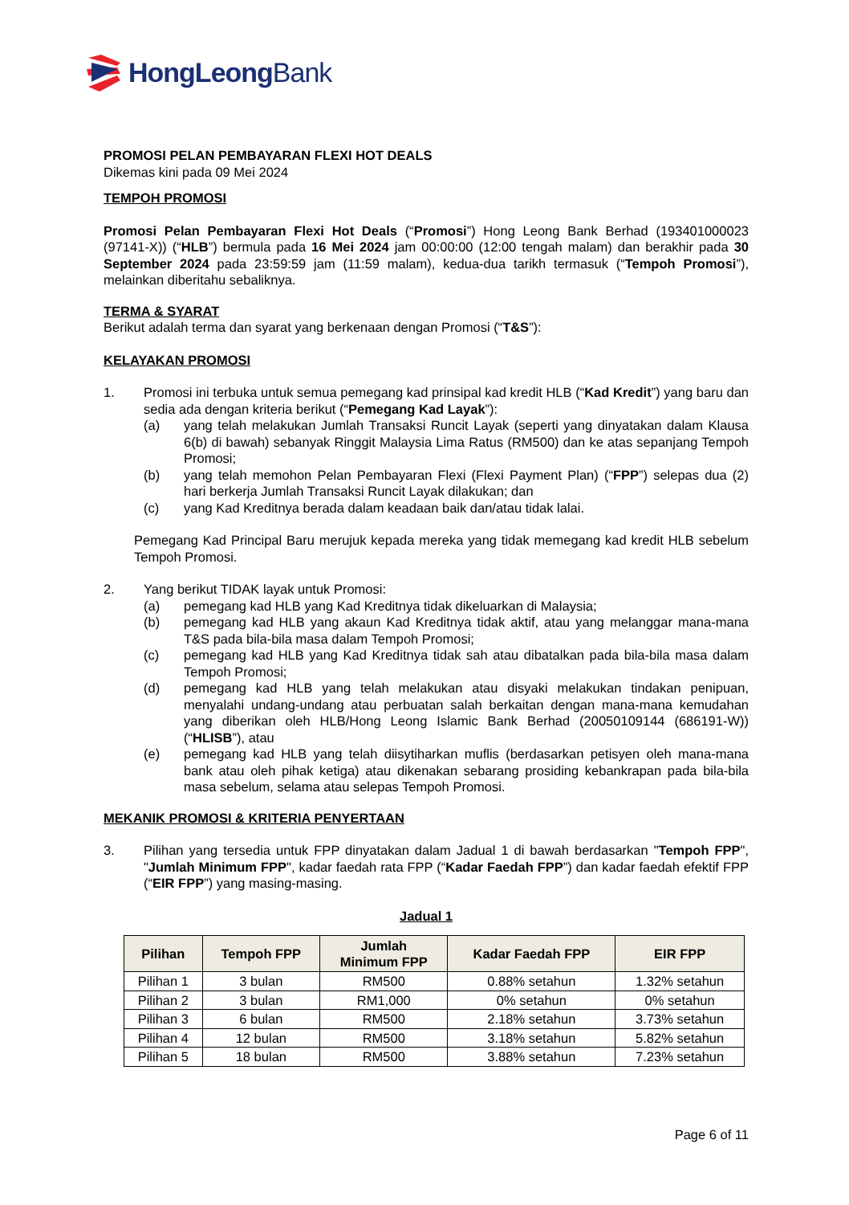HongLeongBank
PROMOSI PELAN PEMBAYARAN FLEXI HOT DEALS
Dikemas kini pada 09 Mei 2024
TEMPOH PROMOSI
Promosi Pelan Pembayaran Flexi Hot Deals (“Promosi”) Hong Leong Bank Berhad (193401000023 (97141-X)) (“HLB”) bermula pada 16 Mei 2024 jam 00:00:00 (12:00 tengah malam) dan berakhir pada 30 September 2024 pada 23:59:59 jam (11:59 malam), kedua-dua tarikh termasuk (“Tempoh Promosi”), melainkan diberitahu sebaliknya.
TERMA & SYARAT
Berikut adalah terma dan syarat yang berkenaan dengan Promosi (“T&S”):
KELAYAKAN PROMOSI
1. Promosi ini terbuka untuk semua pemegang kad prinsipal kad kredit HLB (“Kad Kredit”) yang baru dan sedia ada dengan kriteria berikut (“Pemegang Kad Layak”):
(a) yang telah melakukan Jumlah Transaksi Runcit Layak (seperti yang dinyatakan dalam Klausa 6(b) di bawah) sebanyak Ringgit Malaysia Lima Ratus (RM500) dan ke atas sepanjang Tempoh Promosi;
(b) yang telah memohon Pelan Pembayaran Flexi (Flexi Payment Plan) (“FPP”) selepas dua (2) hari berkerja Jumlah Transaksi Runcit Layak dilakukan; dan
(c) yang Kad Kreditnya berada dalam keadaan baik dan/atau tidak lalai.
Pemegang Kad Principal Baru merujuk kepada mereka yang tidak memegang kad kredit HLB sebelum Tempoh Promosi.
2. Yang berikut TIDAK layak untuk Promosi:
(a) pemegang kad HLB yang Kad Kreditnya tidak dikeluarkan di Malaysia;
(b) pemegang kad HLB yang akaun Kad Kreditnya tidak aktif, atau yang melanggar mana-mana T&S pada bila-bila masa dalam Tempoh Promosi;
(c) pemegang kad HLB yang Kad Kreditnya tidak sah atau dibatalkan pada bila-bila masa dalam Tempoh Promosi;
(d) pemegang kad HLB yang telah melakukan atau disyaki melakukan tindakan penipuan, menyalahi undang-undang atau perbuatan salah berkaitan dengan mana-mana kemudahan yang diberikan oleh HLB/Hong Leong Islamic Bank Berhad (20050109144 (686191-W)) (“HLISB”), atau
(e) pemegang kad HLB yang telah diisytiharkan muflis (berdasarkan petisyen oleh mana-mana bank atau oleh pihak ketiga) atau dikenakan sebarang prosiding kebankrapan pada bila-bila masa sebelum, selama atau selepas Tempoh Promosi.
MEKANIK PROMOSI & KRITERIA PENYERTAAN
3. Pilihan yang tersedia untuk FPP dinyatakan dalam Jadual 1 di bawah berdasarkan "Tempoh FPP", "Jumlah Minimum FPP", kadar faedah rata FPP (“Kadar Faedah FPP”) dan kadar faedah efektif FPP (“EIR FPP”) yang masing-masing.
Jadual 1
| Pilihan | Tempoh FPP | Jumlah Minimum FPP | Kadar Faedah FPP | EIR FPP |
| --- | --- | --- | --- | --- |
| Pilihan 1 | 3 bulan | RM500 | 0.88% setahun | 1.32% setahun |
| Pilihan 2 | 3 bulan | RM1,000 | 0% setahun | 0% setahun |
| Pilihan 3 | 6 bulan | RM500 | 2.18% setahun | 3.73% setahun |
| Pilihan 4 | 12 bulan | RM500 | 3.18% setahun | 5.82% setahun |
| Pilihan 5 | 18 bulan | RM500 | 3.88% setahun | 7.23% setahun |
Page 6 of 11